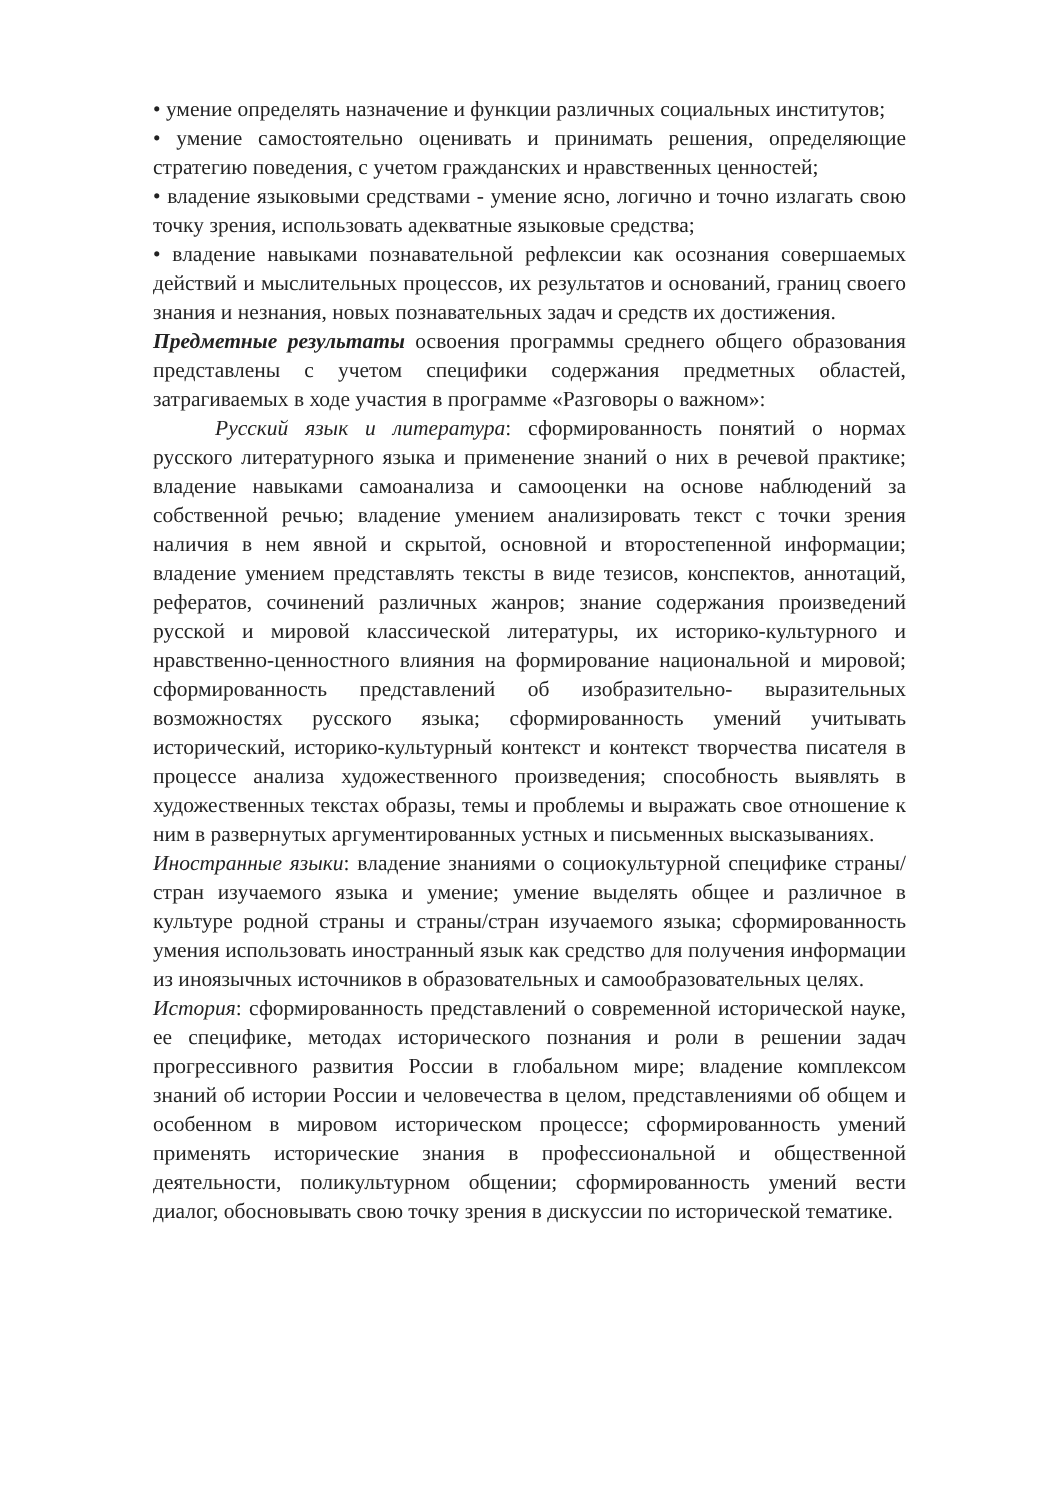• умение определять назначение и функции различных социальных институтов;
• умение самостоятельно оценивать и принимать решения, определяющие стратегию поведения, с учетом гражданских и нравственных ценностей;
• владение языковыми средствами - умение ясно, логично и точно излагать свою точку зрения, использовать адекватные языковые средства;
• владение навыками познавательной рефлексии как осознания совершаемых действий и мыслительных процессов, их результатов и оснований, границ своего знания и незнания, новых познавательных задач и средств их достижения.
Предметные результаты освоения программы среднего общего образования представлены с учетом специфики содержания предметных областей, затрагиваемых в ходе участия в программе «Разговоры о важном»:
Русский язык и литература: сформированность понятий о нормах русского литературного языка и применение знаний о них в речевой практике; владение навыками самоанализа и самооценки на основе наблюдений за собственной речью; владение умением анализировать текст с точки зрения наличия в нем явной и скрытой, основной и второстепенной информации; владение умением представлять тексты в виде тезисов, конспектов, аннотаций, рефератов, сочинений различных жанров; знание содержания произведений русской и мировой классической литературы, их историко-культурного и нравственно-ценностного влияния на формирование национальной и мировой; сформированность представлений об изобразительно- выразительных возможностях русского языка; сформированность умений учитывать исторический, историко-культурный контекст и контекст творчества писателя в процессе анализа художественного произведения; способность выявлять в художественных текстах образы, темы и проблемы и выражать свое отношение к ним в развернутых аргументированных устных и письменных высказываниях.
Иностранные языки: владение знаниями о социокультурной специфике страны/стран изучаемого языка и умение; умение выделять общее и различное в культуре родной страны и страны/стран изучаемого языка; сформированность умения использовать иностранный язык как средство для получения информации из иноязычных источников в образовательных и самообразовательных целях.
История: сформированность представлений о современной исторической науке, ее специфике, методах исторического познания и роли в решении задач прогрессивного развития России в глобальном мире; владение комплексом знаний об истории России и человечества в целом, представлениями об общем и особенном в мировом историческом процессе; сформированность умений применять исторические знания в профессиональной и общественной деятельности, поликультурном общении; сформированность умений вести диалог, обосновывать свою точку зрения в дискуссии по исторической тематике.